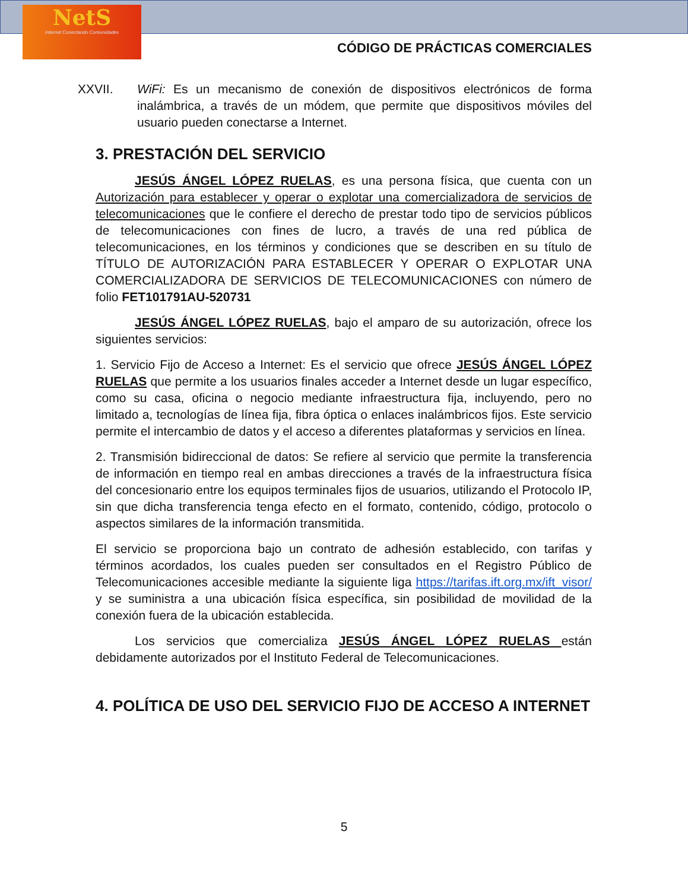NetS
Internet Conectando Comunidades
CÓDIGO DE PRÁCTICAS COMERCIALES
XXVII. WiFi: Es un mecanismo de conexión de dispositivos electrónicos de forma inalámbrica, a través de un módem, que permite que dispositivos móviles del usuario pueden conectarse a Internet.
3. PRESTACIÓN DEL SERVICIO
JESÚS ÁNGEL LÓPEZ RUELAS, es una persona física, que cuenta con un Autorización para establecer y operar o explotar una comercializadora de servicios de telecomunicaciones que le confiere el derecho de prestar todo tipo de servicios públicos de telecomunicaciones con fines de lucro, a través de una red pública de telecomunicaciones, en los términos y condiciones que se describen en su título de TÍTULO DE AUTORIZACIÓN PARA ESTABLECER Y OPERAR O EXPLOTAR UNA COMERCIALIZADORA DE SERVICIOS DE TELECOMUNICACIONES con número de folio FET101791AU-520731
JESÚS ÁNGEL LÓPEZ RUELAS, bajo el amparo de su autorización, ofrece los siguientes servicios:
1. Servicio Fijo de Acceso a Internet: Es el servicio que ofrece JESÚS ÁNGEL LÓPEZ RUELAS que permite a los usuarios finales acceder a Internet desde un lugar específico, como su casa, oficina o negocio mediante infraestructura fija, incluyendo, pero no limitado a, tecnologías de línea fija, fibra óptica o enlaces inalámbricos fijos. Este servicio permite el intercambio de datos y el acceso a diferentes plataformas y servicios en línea.
2. Transmisión bidireccional de datos: Se refiere al servicio que permite la transferencia de información en tiempo real en ambas direcciones a través de la infraestructura física del concesionario entre los equipos terminales fijos de usuarios, utilizando el Protocolo IP, sin que dicha transferencia tenga efecto en el formato, contenido, código, protocolo o aspectos similares de la información transmitida.
El servicio se proporciona bajo un contrato de adhesión establecido, con tarifas y términos acordados, los cuales pueden ser consultados en el Registro Público de Telecomunicaciones accesible mediante la siguiente liga https://tarifas.ift.org.mx/ift_visor/ y se suministra a una ubicación física específica, sin posibilidad de movilidad de la conexión fuera de la ubicación establecida.
Los servicios que comercializa JESÚS ÁNGEL LÓPEZ RUELAS están debidamente autorizados por el Instituto Federal de Telecomunicaciones.
4. POLÍTICA DE USO DEL SERVICIO FIJO DE ACCESO A INTERNET
5